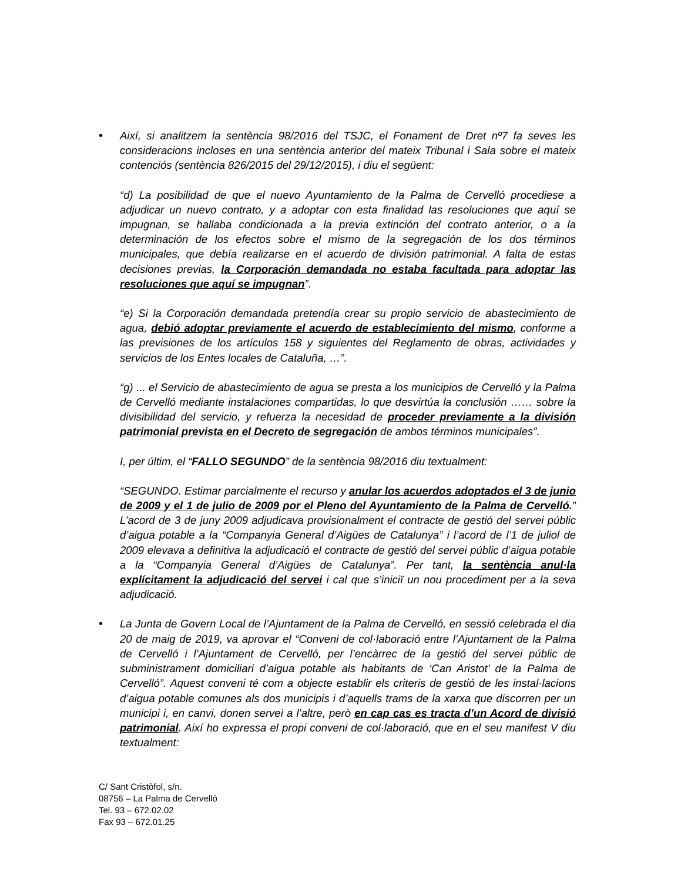•
Així, si analitzem la sentència 98/2016 del TSJC, el Fonament de Dret nº7 fa seves les consideracions incloses en una sentència anterior del mateix Tribunal i Sala sobre el mateix contenciós (sentència 826/2015 del 29/12/2015), i diu el següent:
“d) La posibilidad de que el nuevo Ayuntamiento de la Palma de Cervelló procediese a adjudicar un nuevo contrato, y a adoptar con esta finalidad las resoluciones que aquí se impugnan, se hallaba condicionada a la previa extinción del contrato anterior, o a la determinación de los efectos sobre el mismo de la segregación de los dos términos municipales, que debía realizarse en el acuerdo de división patrimonial. A falta de estas decisiones previas, la Corporación demandada no estaba facultada para adoptar las resoluciones que aquí se impugnan”.
“e) Si la Corporación demandada pretendía crear su propio servicio de abastecimiento de agua, debió adoptar previamente el acuerdo de establecimiento del mismo, conforme a las previsiones de los artículos 158 y siguientes del Reglamento de obras, actividades y servicios de los Entes locales de Cataluña, …”.
“g) ... el Servicio de abastecimiento de agua se presta a los municipios de Cervelló y la Palma de Cervelló mediante instalaciones compartidas, lo que desvirtúa la conclusión …… sobre la divisibilidad del servicio, y refuerza la necesidad de proceder previamente a la división patrimonial prevista en el Decreto de segregación de ambos términos municipales”.
I, per últim, el “FALLO SEGUNDO” de la sentència 98/2016 diu textualment:
“SEGUNDO. Estimar parcialmente el recurso y anular los acuerdos adoptados el 3 de junio de 2009 y el 1 de julio de 2009 por el Pleno del Ayuntamiento de la Palma de Cervelló.” L’acord de 3 de juny 2009 adjudicava provisionalment el contracte de gestió del servei públic d’aigua potable a la “Companyia General d’Aigües de Catalunya” i l’acord de l’1 de juliol de 2009 elevava a definitiva la adjudicació el contracte de gestió del servei públic d’aigua potable a la “Companyia General d’Aigües de Catalunya”. Per tant, la sentència anul·la explícitament la adjudicació del servei i cal que s’iniciï un nou procediment per a la seva adjudicació.
•
La Junta de Govern Local de l’Ajuntament de la Palma de Cervelló, en sessió celebrada el dia 20 de maig de 2019, va aprovar el “Conveni de col·laboració entre l’Ajuntament de la Palma de Cervelló i l’Ajuntament de Cervelló, per l’encàrrec de la gestió del servei públic de subministrament domiciliari d’aigua potable als habitants de ‘Can Aristot’ de la Palma de Cervelló”. Aquest conveni té com a objecte establir els criteris de gestió de les instal·lacions d’aigua potable comunes als dos municipis i d’aquells trams de la xarxa que discorren per un municipi i, en canvi, donen servei a l’altre, però en cap cas es tracta d’un Acord de divisió patrimonial. Així ho expressa el propi conveni de col·laboració, que en el seu manifest V diu textualment:
C/ Sant Cristòfol, s/n.
08756 – La Palma de Cervelló
Tel. 93 – 672.02.02
Fax 93 – 672.01.25